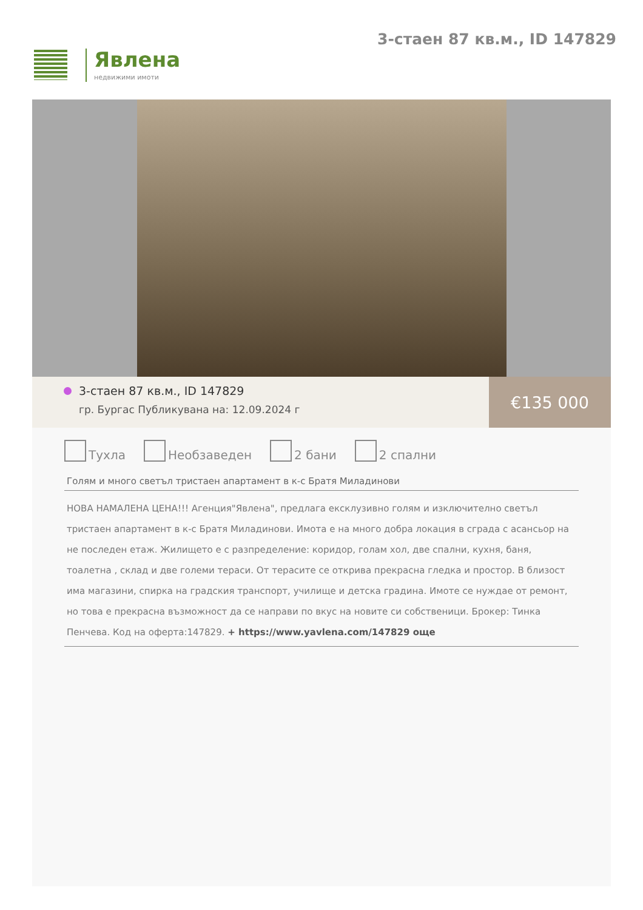Явлена
недвижими имоти
3-стаен 87 кв.м., ID 147829
3-стаен 87 кв.м., ID 147829
гр. Бургас Публикувана на: 12.09.2024 г
€135 000
Тухла Необзаведен 2 бани 2 спални
Голям и много светъл тристаен апартамент в к-с Братя Миладинови
НОВА НАМАЛЕНА ЦЕНА!!! Агенция"Явлена", предлага ексклузивно голям и изключително светъл тристаен апартамент в к-с Братя Миладинови. Имота е на много добра локация в сграда с асансьор на не последен етаж. Жилището е с разпределение: коридор, голам хол, две спални, кухня, баня, тоалетна , склад и две големи тераси. От терасите се открива прекрасна гледка и простор. В близост има магазини, спирка на градския транспорт, училище и детска градина. Имоте се нуждае от ремонт, но това е прекрасна възможност да се направи по вкус на новите си собственици. Брокер: Тинка Пенчева. Код на оферта:147829. + https://www.yavlena.com/147829 още